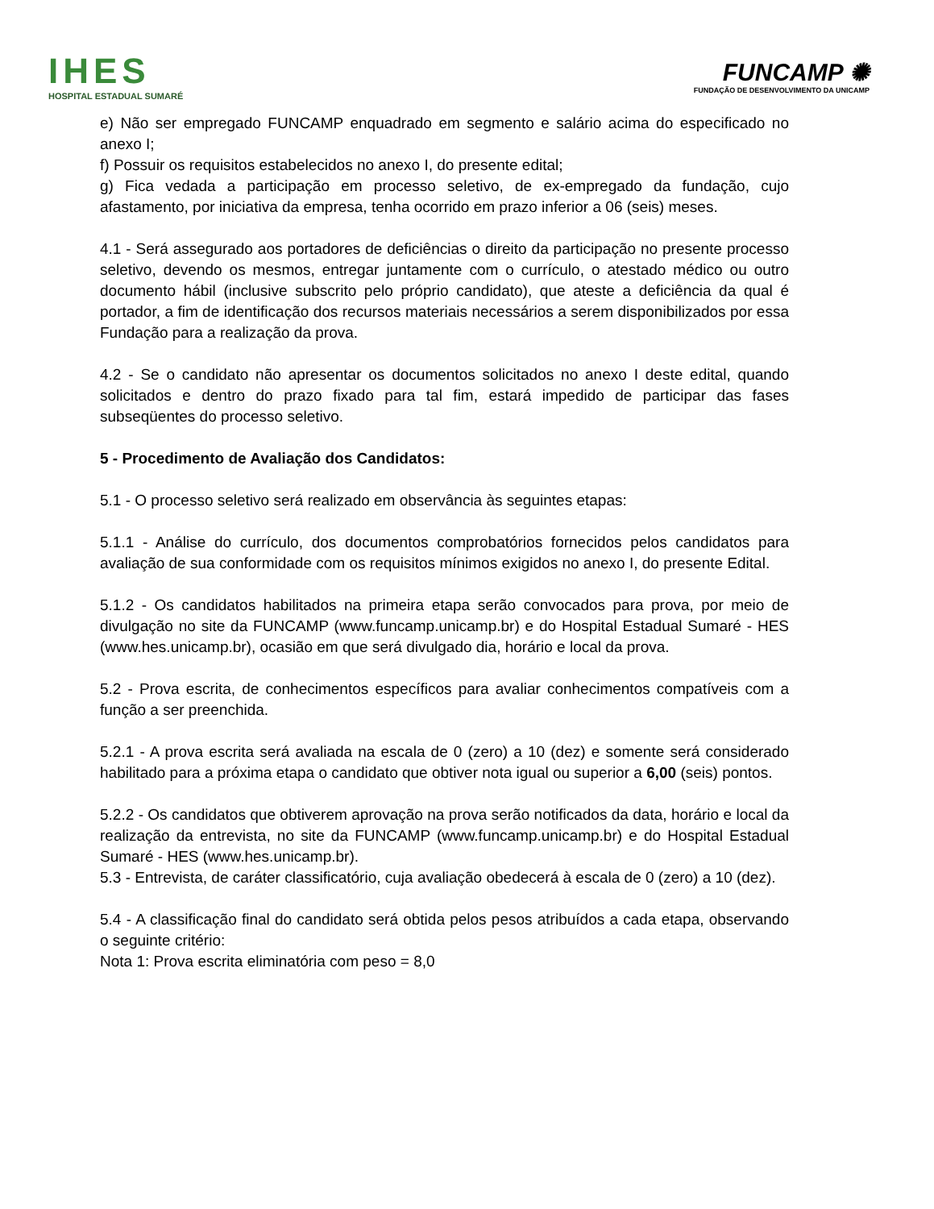IHES
HOSPITAL ESTADUAL SUMARÉ
FUNCAMP ✺
FUNDAÇÃO DE DESENVOLVIMENTO DA UNICAMP
e) Não ser empregado FUNCAMP enquadrado em segmento e salário acima do especificado no anexo I;
f) Possuir os requisitos estabelecidos no anexo I, do presente edital;
g) Fica vedada a participação em processo seletivo, de ex-empregado da fundação, cujo afastamento, por iniciativa da empresa, tenha ocorrido em prazo inferior a 06 (seis) meses.
4.1 - Será assegurado aos portadores de deficiências o direito da participação no presente processo seletivo, devendo os mesmos, entregar juntamente com o currículo, o atestado médico ou outro documento hábil (inclusive subscrito pelo próprio candidato), que ateste a deficiência da qual é portador, a fim de identificação dos recursos materiais necessários a serem disponibilizados por essa Fundação para a realização da prova.
4.2 - Se o candidato não apresentar os documentos solicitados no anexo I deste edital, quando solicitados e dentro do prazo fixado para tal fim, estará impedido de participar das fases subseqüentes do processo seletivo.
5 - Procedimento de Avaliação dos Candidatos:
5.1 - O processo seletivo será realizado em observância às seguintes etapas:
5.1.1 - Análise do currículo, dos documentos comprobatórios fornecidos pelos candidatos para avaliação de sua conformidade com os requisitos mínimos exigidos no anexo I, do presente Edital.
5.1.2 - Os candidatos habilitados na primeira etapa serão convocados para prova, por meio de divulgação no site da FUNCAMP (www.funcamp.unicamp.br) e do Hospital Estadual Sumaré - HES (www.hes.unicamp.br), ocasião em que será divulgado dia, horário e local da prova.
5.2 - Prova escrita, de conhecimentos específicos para avaliar conhecimentos compatíveis com a função a ser preenchida.
5.2.1 - A prova escrita será avaliada na escala de 0 (zero) a 10 (dez) e somente será considerado habilitado para a próxima etapa o candidato que obtiver nota igual ou superior a 6,00 (seis) pontos.
5.2.2 - Os candidatos que obtiverem aprovação na prova serão notificados da data, horário e local da realização da entrevista, no site da FUNCAMP (www.funcamp.unicamp.br) e do Hospital Estadual Sumaré - HES (www.hes.unicamp.br).
5.3 - Entrevista, de caráter classificatório, cuja avaliação obedecerá à escala de 0 (zero) a 10 (dez).
5.4 - A classificação final do candidato será obtida pelos pesos atribuídos a cada etapa, observando o seguinte critério:
Nota 1: Prova escrita eliminatória com peso = 8,0